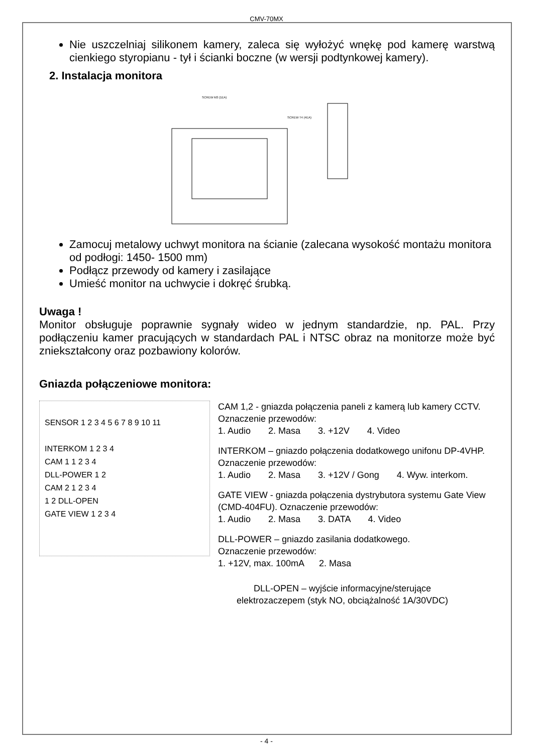CMV-70MX
Nie uszczelniaj silikonem kamery, zaleca się wyłożyć wnękę pod kamerę warstwą cienkiego styropianu - tył i ścianki boczne (w wersji podtynkowej kamery).
2. Instalacja monitora
SCREW M3 (1EA)
SCREW T4 (4EA)
Zamocuj metalowy uchwyt monitora na ścianie (zalecana wysokość montażu monitora od podłogi: 1450- 1500 mm)
Podłącz przewody od kamery i zasilające
Umieść monitor na uchwycie i dokręć śrubką.
Uwaga !
Monitor obsługuje poprawnie sygnały wideo w jednym standardzie, np. PAL. Przy podłączeniu kamer pracujących w standardach PAL i NTSC obraz na monitorze może być zniekształcony oraz pozbawiony kolorów.
Gniazda połączeniowe monitora:
SENSOR 1 2 3 4 5 6 7 8 9 10 11
INTERKOM 1 2 3 4
CAM 1 1 2 3 4
DLL-POWER 1 2
CAM 2 1 2 3 4
1 2 DLL-OPEN
GATE VIEW 1 2 3 4
CAM 1,2 - gniazda połączenia paneli z kamerą lub kamery CCTV. Oznaczenie przewodów:
1. Audio 2. Masa 3. +12V 4. Video
INTERKOM – gniazdo połączenia dodatkowego unifonu DP-4VHP. Oznaczenie przewodów:
1. Audio 2. Masa 3. +12V / Gong 4. Wyw. interkom.
GATE VIEW - gniazda połączenia dystrybutora systemu Gate View (CMD-404FU). Oznaczenie przewodów:
1. Audio 2. Masa 3. DATA 4. Video
DLL-POWER – gniazdo zasilania dodatkowego.
Oznaczenie przewodów:
1. +12V, max. 100mA 2. Masa
DLL-OPEN – wyjście informacyjne/sterujące
elektrozaczepem (styk NO, obciążalność 1A/30VDC)
- 4 -